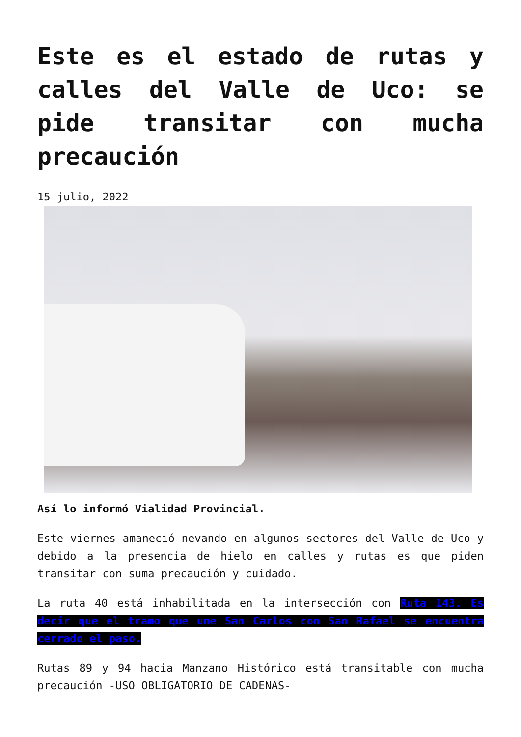Este es el estado de rutas y calles del Valle de Uco: se pide transitar con mucha precaución
15 julio, 2022
Así lo informó Vialidad Provincial.
Este viernes amaneció nevando en algunos sectores del Valle de Uco y debido a la presencia de hielo en calles y rutas es que piden transitar con suma precaución y cuidado.
La ruta 40 está inhabilitada en la intersección con Ruta 143. Es decir que el tramo que une San Carlos con San Rafael se encuentra cerrado el paso.
Rutas 89 y 94 hacia Manzano Histórico está transitable con mucha precaución -USO OBLIGATORIO DE CADENAS-